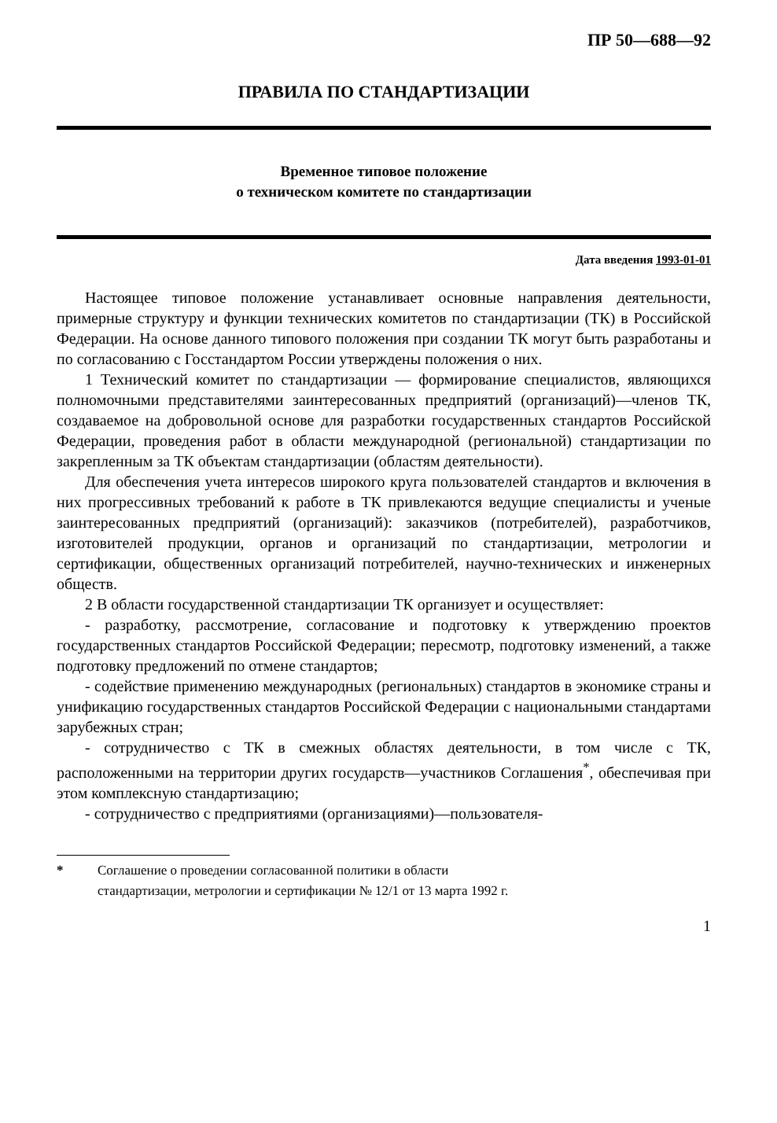ПР 50—688—92
ПРАВИЛА ПО СТАНДАРТИЗАЦИИ
Временное типовое положение
о техническом комитете по стандартизации
Дата введения 1993-01-01
Настоящее типовое положение устанавливает основные направления деятельности, примерные структуру и функции технических комитетов по стандартизации (ТК) в Российской Федерации. На основе данного типового положения при создании ТК могут быть разработаны и по согласованию с Госстандартом России утверждены положения о них.
1 Технический комитет по стандартизации — формирование специалистов, являющихся полномочными представителями заинтересованных предприятий (организаций)—членов ТК, создаваемое на добровольной основе для разработки государственных стандартов Российской Федерации, проведения работ в области международной (региональной) стандартизации по закрепленным за ТК объектам стандартизации (областям деятельности).
Для обеспечения учета интересов широкого круга пользователей стандартов и включения в них прогрессивных требований к работе в ТК привлекаются ведущие специалисты и ученые заинтересованных предприятий (организаций): заказчиков (потребителей), разработчиков, изготовителей продукции, органов и организаций по стандартизации, метрологии и сертификации, общественных организаций потребителей, научно-технических и инженерных обществ.
2 В области государственной стандартизации ТК организует и осуществляет:
- разработку, рассмотрение, согласование и подготовку к утверждению проектов государственных стандартов Российской Федерации; пересмотр, подготовку изменений, а также подготовку предложений по отмене стандартов;
- содействие применению международных (региональных) стандартов в экономике страны и унификацию государственных стандартов Российской Федерации с национальными стандартами зарубежных стран;
- сотрудничество с ТК в смежных областях деятельности, в том числе с ТК, расположенными на территории других государств—участников Соглашения<sup>*</sup>, обеспечивая при этом комплексную стандартизацию;
- сотрудничество с предприятиями (организациями)—пользователя-
* Соглашение о проведении согласованной политики в области
стандартизации, метрологии и сертификации № 12/1 от 13 марта 1992 г.
1